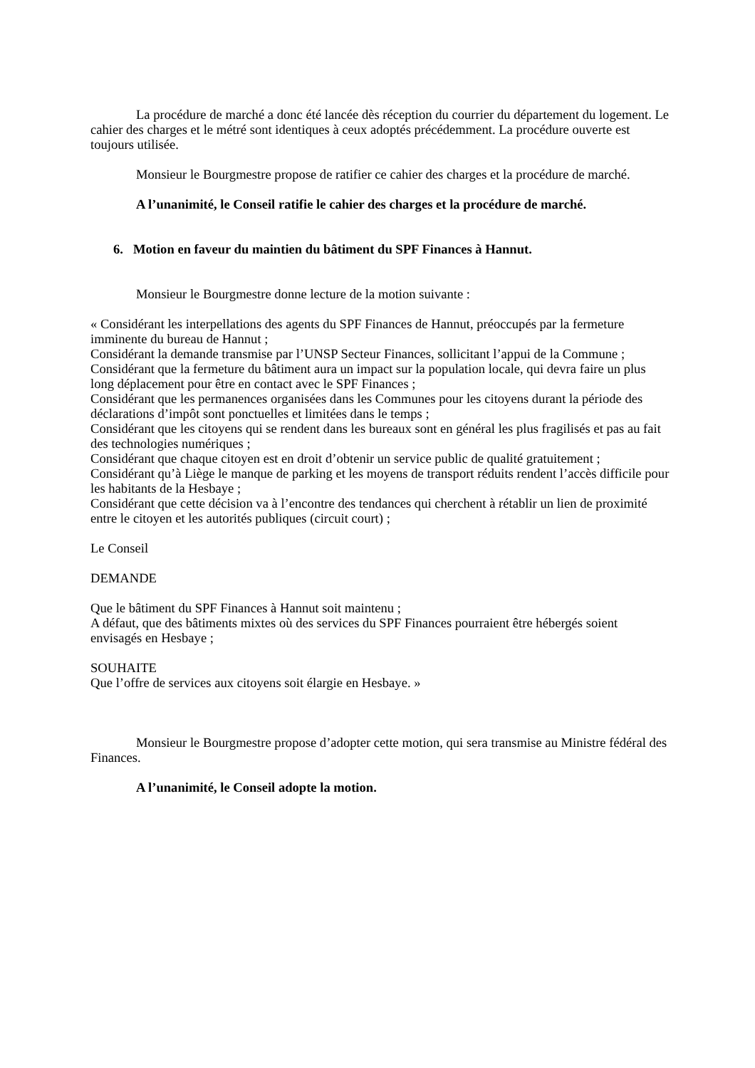La procédure de marché a donc été lancée dès réception du courrier du département du logement. Le cahier des charges et le métré sont identiques à ceux adoptés précédemment. La procédure ouverte est toujours utilisée.
Monsieur le Bourgmestre propose de ratifier ce cahier des charges et la procédure de marché.
A l’unanimité, le Conseil ratifie le cahier des charges et la procédure de marché.
6. Motion en faveur du maintien du bâtiment du SPF Finances à Hannut.
Monsieur le Bourgmestre donne lecture de la motion suivante :
« Considérant les interpellations des agents du SPF Finances de Hannut, préoccupés par la fermeture imminente du bureau de Hannut ;
Considérant la demande transmise par l’UNSP Secteur Finances, sollicitant l’appui de la Commune ;
Considérant que la fermeture du bâtiment aura un impact sur la population locale, qui devra faire un plus long déplacement pour être en contact avec le SPF Finances ;
Considérant que les permanences organisées dans les Communes pour les citoyens durant la période des déclarations d’impôt sont ponctuelles et limitées dans le temps ;
Considérant que les citoyens qui se rendent dans les bureaux sont en général les plus fragilisés et pas au fait des technologies numériques ;
Considérant que chaque citoyen est en droit d’obtenir un service public de qualité gratuitement ;
Considérant qu’à Liège le manque de parking et les moyens de transport réduits rendent l’accès difficile pour les habitants de la Hesbaye ;
Considérant que cette décision va à l’encontre des tendances qui cherchent à rétablir un lien de proximité entre le citoyen et les autorités publiques (circuit court) ;
Le Conseil
DEMANDE
Que le bâtiment du SPF Finances à Hannut soit maintenu ;
A défaut, que des bâtiments mixtes où des services du SPF Finances pourraient être hébergés soient envisagés en Hesbaye ;
SOUHAITE
Que l’offre de services aux citoyens soit élargie en Hesbaye. »
Monsieur le Bourgmestre propose d’adopter cette motion, qui sera transmise au Ministre fédéral des Finances.
A l’unanimité, le Conseil adopte la motion.